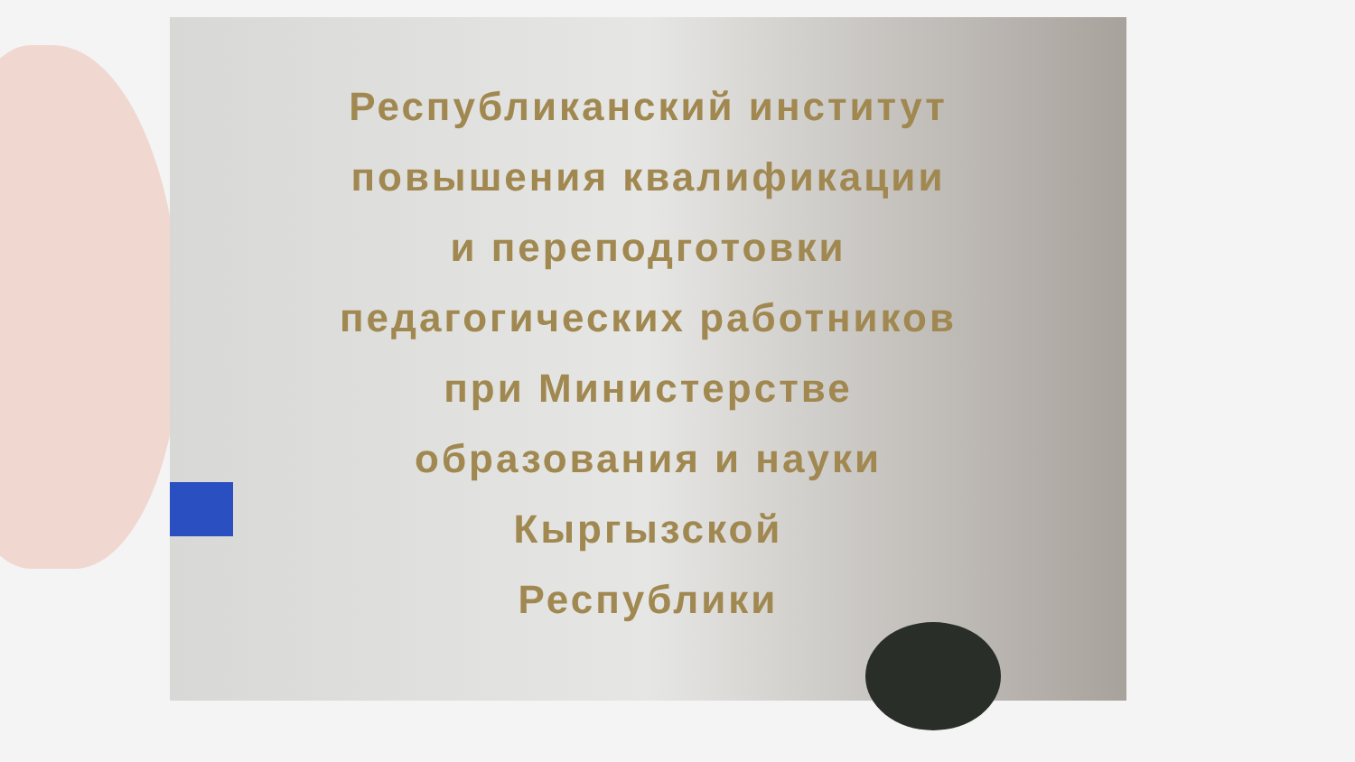Республиканский институт
повышения квалификации
и переподготовки
педагогических работников
при Министерстве
образования и науки
Кыргызской
Республики